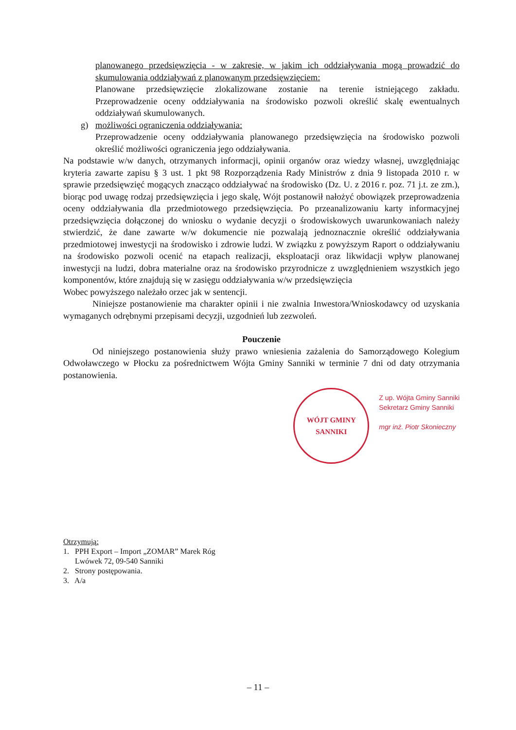planowanego przedsięwzięcia - w zakresie, w jakim ich oddziaływania mogą prowadzić do skumulowania oddziaływań z planowanym przedsięwzięciem:
Planowane przedsięwzięcie zlokalizowane zostanie na terenie istniejącego zakładu. Przeprowadzenie oceny oddziaływania na środowisko pozwoli określić skalę ewentualnych oddziaływań skumulowanych.
g) możliwości ograniczenia oddziaływania:
Przeprowadzenie oceny oddziaływania planowanego przedsięwzięcia na środowisko pozwoli określić możliwości ograniczenia jego oddziaływania.
Na podstawie w/w danych, otrzymanych informacji, opinii organów oraz wiedzy własnej, uwzględniając kryteria zawarte zapisu § 3 ust. 1 pkt 98 Rozporządzenia Rady Ministrów z dnia 9 listopada 2010 r. w sprawie przedsięwzięć mogących znacząco oddziaływać na środowisko (Dz. U. z 2016 r. poz. 71 j.t. ze zm.), biorąc pod uwagę rodzaj przedsięwzięcia i jego skalę, Wójt postanowił nałożyć obowiązek przeprowadzenia oceny oddziaływania dla przedmiotowego przedsięwzięcia. Po przeanalizowaniu karty informacyjnej przedsięwzięcia dołączonej do wniosku o wydanie decyzji o środowiskowych uwarunkowaniach należy stwierdzić, że dane zawarte w/w dokumencie nie pozwalają jednoznacznie określić oddziaływania przedmiotowej inwestycji na środowisko i zdrowie ludzi. W związku z powyższym Raport o oddziaływaniu na środowisko pozwoli ocenić na etapach realizacji, eksploatacji oraz likwidacji wpływ planowanej inwestycji na ludzi, dobra materialne oraz na środowisko przyrodnicze z uwzględnieniem wszystkich jego komponentów, które znajdują się w zasięgu oddziaływania w/w przedsięwzięcia
Wobec powyższego należało orzec jak w sentencji.
Niniejsze postanowienie ma charakter opinii i nie zwalnia Inwestora/Wnioskodawcy od uzyskania wymaganych odrębnymi przepisami decyzji, uzgodnień lub zezwoleń.
Pouczenie
Od niniejszego postanowienia służy prawo wniesienia zażalenia do Samorządowego Kolegium Odwoławczego w Płocku za pośrednictwem Wójta Gminy Sanniki w terminie 7 dni od daty otrzymania postanowienia.
WÓJT GMINY SANNIKI
Z up. Wójta Gminy Sanniki
Sekretarz Gminy Sanniki
mgr inż. Piotr Skonieczny
Otrzymują:
1. PPH Export – Import „ZOMAR” Marek Róg
Lwówek 72, 09-540 Sanniki
2. Strony postępowania.
3. A/a
– 11 –